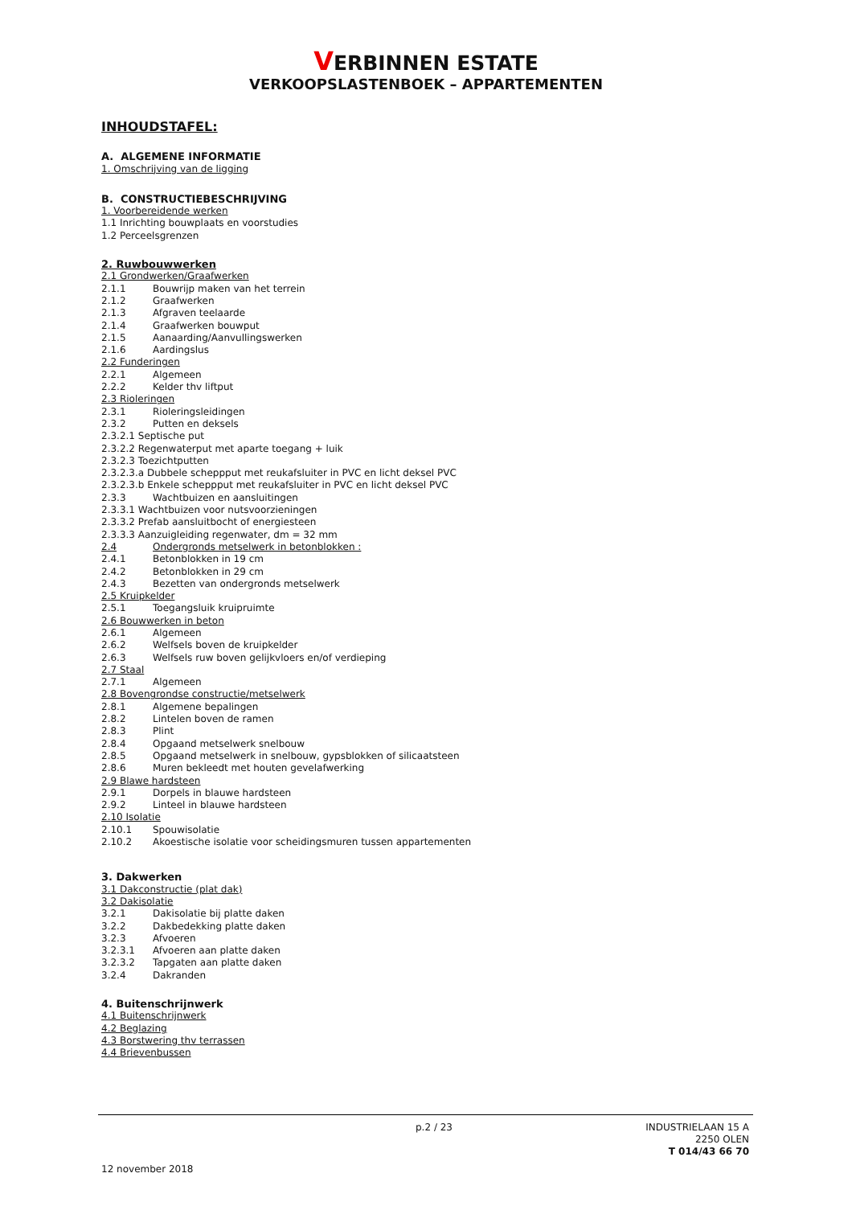VERBINNEN ESTATE
VERKOOPSLASTENBOEK – APPARTEMENTEN
INHOUDSTAFEL:
A. ALGEMENE INFORMATIE
1. Omschrijving van de ligging
B. CONSTRUCTIEBESCHRIJVING
1. Voorbereidende werken
1.1 Inrichting bouwplaats en voorstudies
1.2 Perceelsgrenzen
2. Ruwbouwwerken
2.1 Grondwerken/Graafwerken
2.1.1 Bouwrijp maken van het terrein
2.1.2 Graafwerken
2.1.3 Afgraven teelaarde
2.1.4 Graafwerken bouwput
2.1.5 Aanaarding/Aanvullingswerken
2.1.6 Aardingslus
2.2 Funderingen
2.2.1 Algemeen
2.2.2 Kelder thv liftput
2.3 Rioleringen
2.3.1 Rioleringsleidingen
2.3.2 Putten en deksels
2.3.2.1 Septische put
2.3.2.2 Regenwaterput met aparte toegang + luik
2.3.2.3 Toezichtputten
2.3.2.3.a Dubbele scheppput met reukafsluiter in PVC en licht deksel PVC
2.3.2.3.b Enkele scheppput met reukafsluiter in PVC en licht deksel PVC
2.3.3 Wachtbuizen en aansluitingen
2.3.3.1 Wachtbuizen voor nutsvoorzieningen
2.3.3.2 Prefab aansluitbocht of energiesteen
2.3.3.3 Aanzuigleiding regenwater, dm = 32 mm
2.4 Ondergronds metselwerk in betonblokken :
2.4.1 Betonblokken in 19 cm
2.4.2 Betonblokken in 29 cm
2.4.3 Bezetten van ondergronds metselwerk
2.5 Kruipkelder
2.5.1 Toegangsluik kruipruimte
2.6 Bouwwerken in beton
2.6.1 Algemeen
2.6.2 Welfsels boven de kruipkelder
2.6.3 Welfsels ruw boven gelijkvloers en/of verdieping
2.7 Staal
2.7.1 Algemeen
2.8 Bovengrondse constructie/metselwerk
2.8.1 Algemene bepalingen
2.8.2 Lintelen boven de ramen
2.8.3 Plint
2.8.4 Opgaand metselwerk snelbouw
2.8.5 Opgaand metselwerk in snelbouw, gypsblokken of silicaatsteen
2.8.6 Muren bekleedt met houten gevelafwerking
2.9 Blawe hardsteen
2.9.1 Dorpels in blauwe hardsteen
2.9.2 Linteel in blauwe hardsteen
2.10 Isolatie
2.10.1 Spouwisolatie
2.10.2 Akoestische isolatie voor scheidingsmuren tussen appartementen
3. Dakwerken
3.1 Dakconstructie (plat dak)
3.2 Dakisolatie
3.2.1 Dakisolatie bij platte daken
3.2.2 Dakbedekking platte daken
3.2.3 Afvoeren
3.2.3.1 Afvoeren aan platte daken
3.2.3.2 Tapgaten aan platte daken
3.2.4 Dakranden
4. Buitenschrijnwerk
4.1 Buitenschrijnwerk
4.2 Beglazing
4.3 Borstwering thv terrassen
4.4 Brievenbussen
p.2 / 23
INDUSTRIELAAN 15 A
2250 OLEN
T 014/43 66 70
12 november 2018